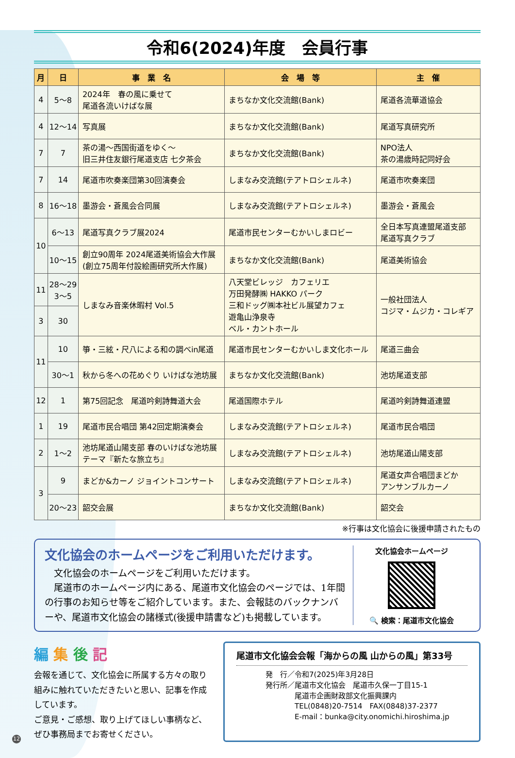令和6(2024)年度　会員行事
| 月 | 日 | 事 業 名 | 会 場 等 | 主 催 |
| --- | --- | --- | --- | --- |
| 4 | 5～8 | 2024年 春の風に乗せて 尾道各流いけばな展 | まちなか文化交流館(Bank) | 尾道各流華道協会 |
| 4 | 12～14 | 写真展 | まちなか文化交流館(Bank) | 尾道写真研究所 |
| 7 | 7 | 茶の湯～西国街道をゆく～ 旧三井住友銀行尾道支店 七夕茶会 | まちなか文化交流館(Bank) | NPO法人 茶の湯歳時記同好会 |
| 7 | 14 | 尾道市吹奏楽団第30回演奏会 | しまなみ交流館(テアトロシェルネ) | 尾道市吹奏楽団 |
| 8 | 16～18 | 墨游会・蒼風会合同展 | しまなみ交流館(テアトロシェルネ) | 墨游会・蒼風会 |
| 10 | 6～13 | 尾道写真クラブ展2024 | 尾道市民センターむかいしまロビー | 全日本写真連盟尾道支部 尾道写真クラブ |
| | 10～15 | 創立90周年 2024尾道美術協会大作展 (創立75周年付設絵画研究所大作展) | まちなか文化交流館(Bank) | 尾道美術協会 |
| 11 | 28～29 3～5 | しまなみ音楽休暇村 Vol.5 | 八天堂ビレッジ カフェリエ 万田発酵㈱ HAKKO パーク 三和ドッグ㈱本社ビル展望カフェ 遊亀山浄泉寺 ベル・カントホール | 一般社団法人 コジマ・ムジカ・コレギア |
| 3 | 30 | | | |
| 11 | 10 | 箏・三絃・尺八による和の調べin尾道 | 尾道市民センターむかいしま文化ホール | 尾道三曲会 |
| | 30～1 | 秋から冬への花めぐり いけばな池坊展 | まちなか文化交流館(Bank) | 池坊尾道支部 |
| 12 | 1 | 第75回記念 尾道吟剣詩舞道大会 | 尾道国際ホテル | 尾道吟剣詩舞道連盟 |
| 1 | 19 | 尾道市民合唱団 第42回定期演奏会 | しまなみ交流館(テアトロシェルネ) | 尾道市民合唱団 |
| 2 | 1～2 | 池坊尾道山陽支部 春のいけばな池坊展 テーマ『新たな旅立ち』 | しまなみ交流館(テアトロシェルネ) | 池坊尾道山陽支部 |
| 3 | 9 | まどか&カーノ ジョイントコンサート | しまなみ交流館(テアトロシェルネ) | 尾道女声合唱団まどか アンサンブルカーノ |
| | 20～23 | 韶交会展 | まちなか文化交流館(Bank) | 韶交会 |
※行事は文化協会に後援申請されたもの
文化協会のホームページをご利用いただけます。
　文化協会のホームページをご利用いただけます。
　尾道市のホームページ内にある、尾道市文化協会のページでは、1年間の行事のお知らせ等をご紹介しています。また、会報誌のバックナンバーや、尾道市文化協会の諸様式(後援申請書など)も掲載しています。
文化協会ホームページ
🔍 検索：尾道市文化協会
編 集 後 記
会報を通じて、文化協会に所属する方々の取り組みに触れていただきたいと思い、記事を作成しています。
ご意見・ご感想、取り上げてほしい事柄など、ぜひ事務局までお寄せください。
尾道市文化協会会報「海からの風 山からの風」第33号
発　行／令和7(2025)年3月28日
発行所／尾道市文化協会　尾道市久保一丁目15-1
　　　　尾道市企画財政部文化振興課内
　　　　TEL(0848)20-7514　FAX(0848)37-2377
　　　　E-mail：bunka@city.onomichi.hiroshima.jp
12